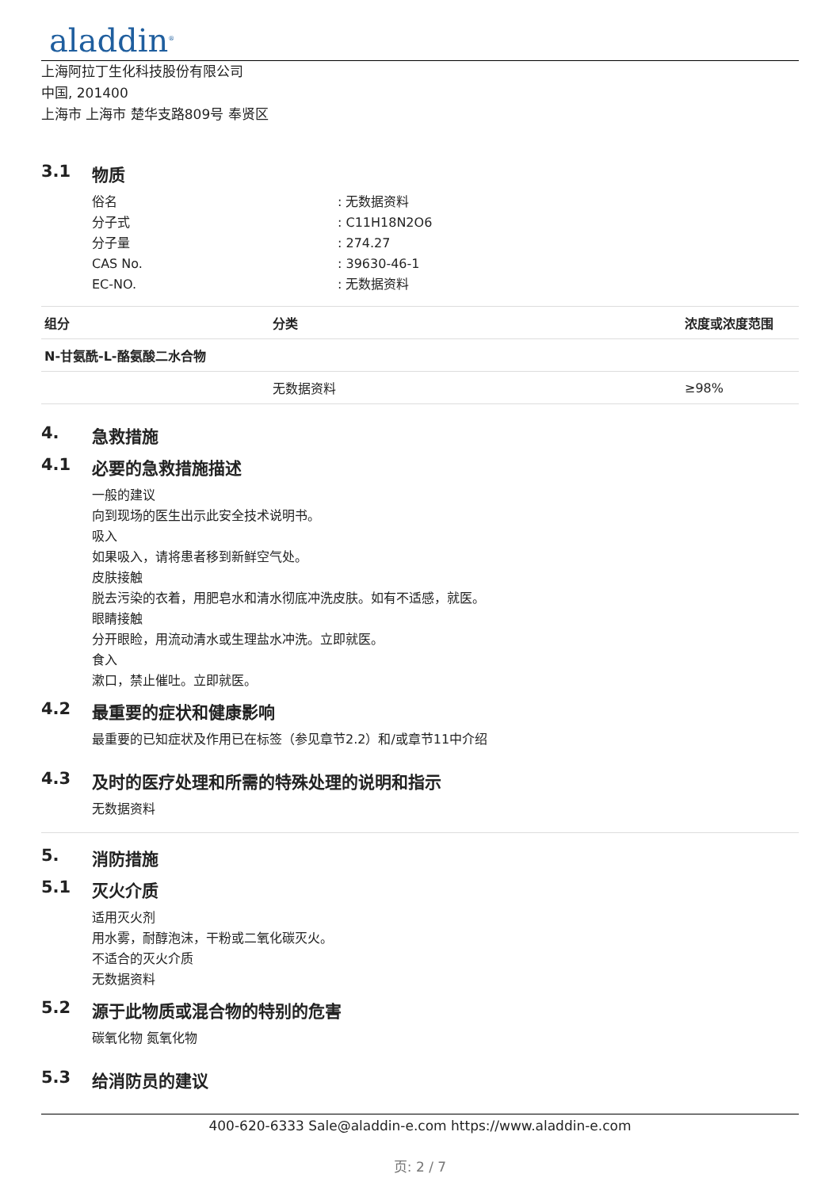aladdin<sup>®</sup>
上海阿拉丁生化科技股份有限公司
中国, 201400
上海市 上海市 楚华支路809号 奉贤区
3.1 物质
俗名: 无数据资料
分子式: C11H18N2O6
分子量: 274.27
CAS No.: 39630-46-1
EC-NO.: 无数据资料
| 组分 | 分类 | 浓度或浓度范围 |
| --- | --- | --- |
| N-甘氨酰-L-酪氨酸二水合物 | | |
| | 无数据资料 | ≥98% |
4. 急救措施
4.1 必要的急救措施描述
一般的建议
向到现场的医生出示此安全技术说明书。
吸入
如果吸入，请将患者移到新鲜空气处。
皮肤接触
脱去污染的衣着，用肥皂水和清水彻底冲洗皮肤。如有不适感，就医。
眼睛接触
分开眼睑，用流动清水或生理盐水冲洗。立即就医。
食入
漱口，禁止催吐。立即就医。
4.2 最重要的症状和健康影响
最重要的已知症状及作用已在标签（参见章节2.2）和/或章节11中介绍
4.3 及时的医疗处理和所需的特殊处理的说明和指示
无数据资料
5. 消防措施
5.1 灭火介质
适用灭火剂
用水雾，耐醇泡沫，干粉或二氧化碳灭火。
不适合的灭火介质
无数据资料
5.2 源于此物质或混合物的特别的危害
碳氧化物 氮氧化物
5.3 给消防员的建议
400-620-6333 Sale@aladdin-e.com https://www.aladdin-e.com
页: 2 / 7